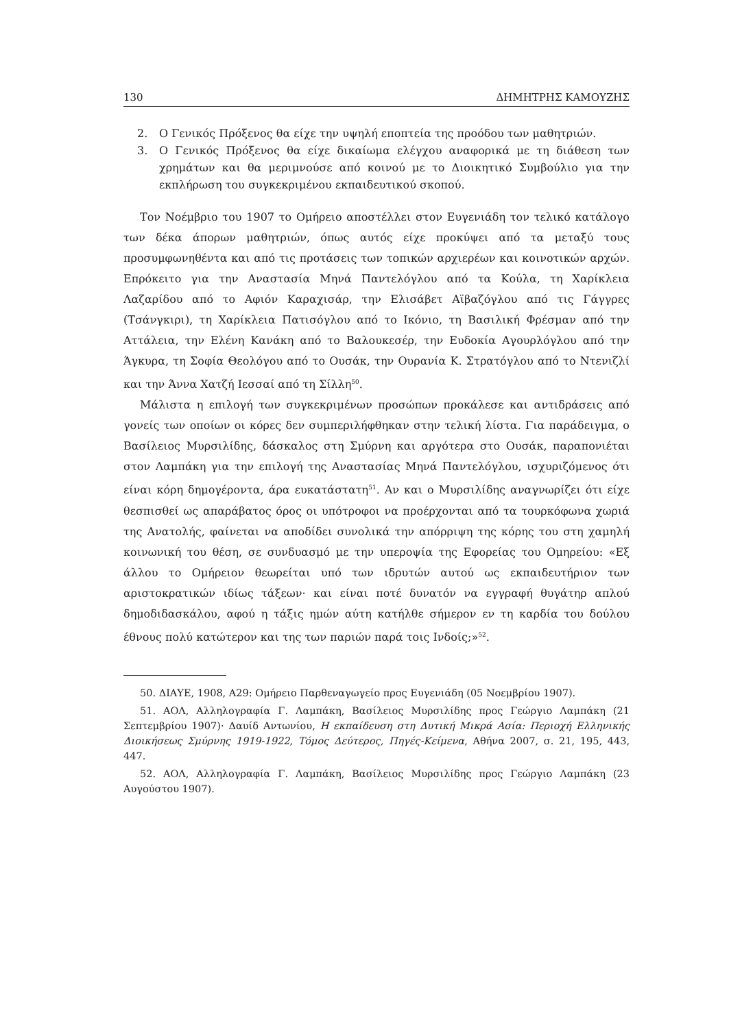130 ΔΗΜΗΤΡΗΣ ΚΑΜΟΥΖΗΣ
2. Ο Γενικός Πρόξενος θα είχε την υψηλή εποπτεία της προόδου των μαθητριών.
3. Ο Γενικός Πρόξενος θα είχε δικαίωμα ελέγχου αναφορικά με τη διάθεση των χρημάτων και θα μεριμνούσε από κοινού με το Διοικητικό Συμβούλιο για την εκπλήρωση του συγκεκριμένου εκπαιδευτικού σκοπού.
Τον Νοέμβριο του 1907 το Ομήρειο αποστέλλει στον Ευγενιάδη τον τελικό κατάλογο των δέκα άπορων μαθητριών, όπως αυτός είχε προκύψει από τα μεταξύ τους προσυμφωνηθέντα και από τις προτάσεις των τοπικών αρχιερέων και κοινοτικών αρχών. Επρόκειτο για την Αναστασία Μηνά Παντελόγλου από τα Κούλα, τη Χαρίκλεια Λαζαρίδου από το Αφιόν Καραχισάρ, την Ελισάβετ Αϊβαζόγλου από τις Γάγγρες (Τσάνγκιρι), τη Χαρίκλεια Πατισόγλου από το Ικόνιο, τη Βασιλική Φρέσμαν από την Αττάλεια, την Ελένη Κανάκη από το Βαλουκεσέρ, την Ευδοκία Αγουρλόγλου από την Άγκυρα, τη Σοφία Θεολόγου από το Ουσάκ, την Ουρανία Κ. Στρατόγλου από το Ντενιζλί και την Άννα Χατζή Ιεσσαί από τη Σίλλη<sup>50</sup>.
Μάλιστα η επιλογή των συγκεκριμένων προσώπων προκάλεσε και αντιδράσεις από γονείς των οποίων οι κόρες δεν συμπεριλήφθηκαν στην τελική λίστα. Για παράδειγμα, ο Βασίλειος Μυρσιλίδης, δάσκαλος στη Σμύρνη και αργότερα στο Ουσάκ, παραπονιέται στον Λαμπάκη για την επιλογή της Αναστασίας Μηνά Παντελόγλου, ισχυριζόμενος ότι είναι κόρη δημογέροντα, άρα ευκατάστατη<sup>51</sup>. Αν και ο Μυρσιλίδης αναγνωρίζει ότι είχε θεσπισθεί ως απαράβατος όρος οι υπότροφοι να προέρχονται από τα τουρκόφωνα χωριά της Ανατολής, φαίνεται να αποδίδει συνολικά την απόρριψη της κόρης του στη χαμηλή κοινωνική του θέση, σε συνδυασμό με την υπεροψία της Εφορείας του Ομηρείου: «Εξ άλλου το Ομήρειον θεωρείται υπό των ιδρυτών αυτού ως εκπαιδευτήριον των αριστοκρατικών ιδίως τάξεων· και είναι ποτέ δυνατόν να εγγραφή θυγάτηρ απλού δημοδιδασκάλου, αφού η τάξις ημών αύτη κατήλθε σήμερον εν τη καρδία του δούλου έθνους πολύ κατώτερον και της των παριών παρά τοις Ινδοίς;»<sup>52</sup>.
50. ΔΙΑΥΕ, 1908, Α29: Ομήρειο Παρθεναγωγείο προς Ευγενιάδη (05 Νοεμβρίου 1907).
51. ΑΟΛ, Αλληλογραφία Γ. Λαμπάκη, Βασίλειος Μυρσιλίδης προς Γεώργιο Λαμπάκη (21 Σεπτεμβρίου 1907)· Δαυίδ Αντωνίου, Η εκπαίδευση στη Δυτική Μικρά Ασία: Περιοχή Ελληνικής Διοικήσεως Σμύρνης 1919-1922, Τόμος Δεύτερος, Πηγές-Κείμενα, Αθήνα 2007, σ. 21, 195, 443, 447.
52. ΑΟΛ, Αλληλογραφία Γ. Λαμπάκη, Βασίλειος Μυρσιλίδης προς Γεώργιο Λαμπάκη (23 Αυγούστου 1907).